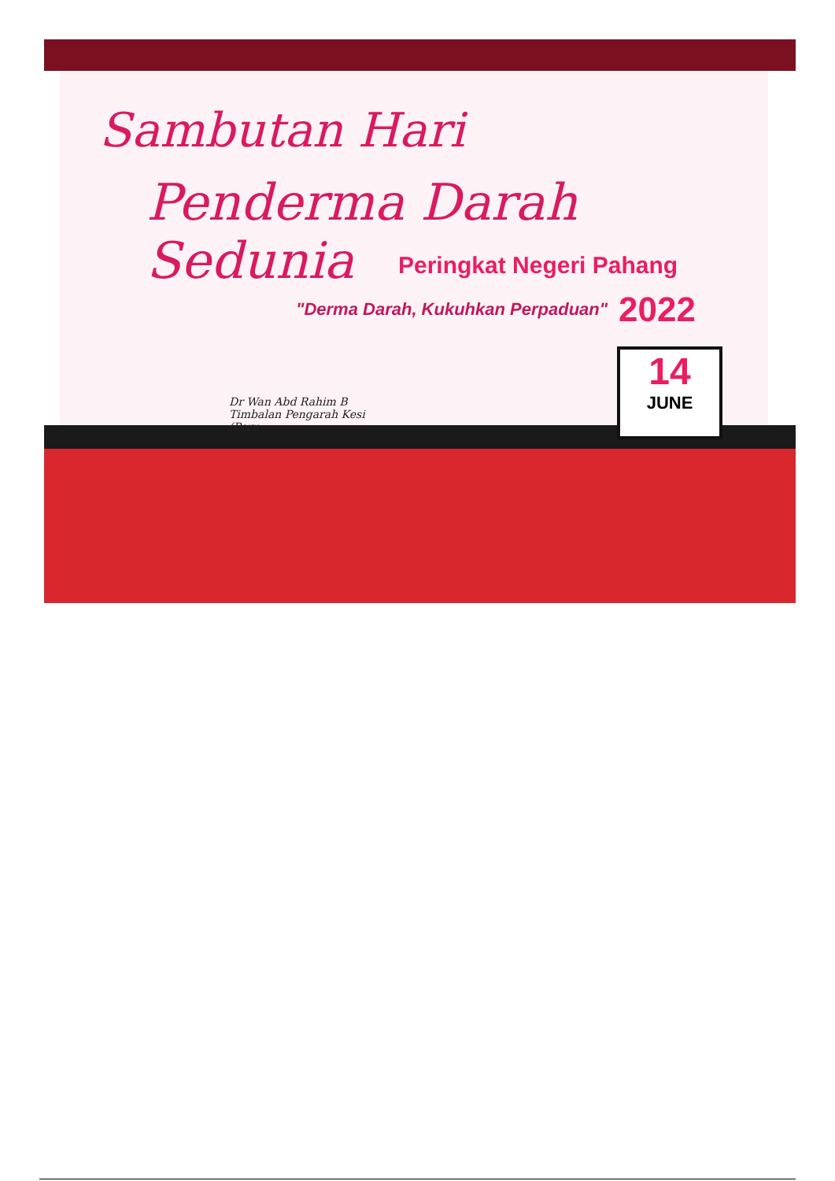Sambutan Hari
Penderma Darah Sedunia
Peringkat Negeri Pahang
"Derma Darah, Kukuhkan Perpaduan"
2022
14
JUNE
Dr Wan Abd Rahim B
Timbalan Pengarah Kesi
(Peru